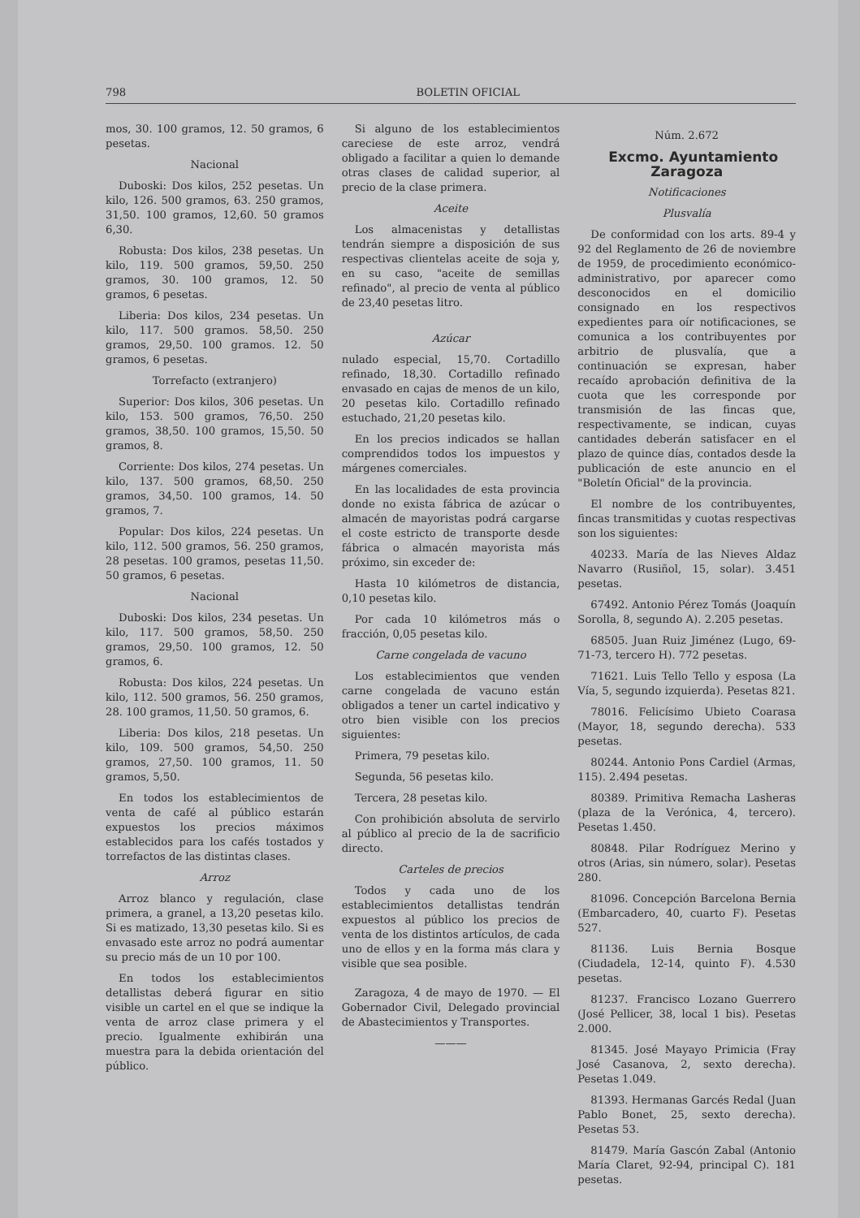798 BOLETIN OFICIAL
mos, 30. 100 gramos, 12. 50 gramos, 6 pesetas.
Nacional
Duboski: Dos kilos, 252 pesetas. Un kilo, 126. 500 gramos, 63. 250 gramos, 31,50. 100 gramos, 12,60. 50 gramos 6,30.
Robusta: Dos kilos, 238 pesetas. Un kilo, 119. 500 gramos, 59,50. 250 gramos, 30. 100 gramos, 12. 50 gramos, 6 pesetas.
Liberia: Dos kilos, 234 pesetas. Un kilo, 117. 500 gramos. 58,50. 250 gramos, 29,50. 100 gramos. 12. 50 gramos, 6 pesetas.
Torrefacto (extranjero)
Superior: Dos kilos, 306 pesetas. Un kilo, 153. 500 gramos, 76,50. 250 gramos, 38,50. 100 gramos, 15,50. 50 gramos, 8.
Corriente: Dos kilos, 274 pesetas. Un kilo, 137. 500 gramos, 68,50. 250 gramos, 34,50. 100 gramos, 14. 50 gramos, 7.
Popular: Dos kilos, 224 pesetas. Un kilo, 112. 500 gramos, 56. 250 gramos, 28 pesetas. 100 gramos, pesetas 11,50. 50 gramos, 6 pesetas.
Nacional
Duboski: Dos kilos, 234 pesetas. Un kilo, 117. 500 gramos, 58,50. 250 gramos, 29,50. 100 gramos, 12. 50 gramos, 6.
Robusta: Dos kilos, 224 pesetas. Un kilo, 112. 500 gramos, 56. 250 gramos, 28. 100 gramos, 11,50. 50 gramos, 6.
Liberia: Dos kilos, 218 pesetas. Un kilo, 109. 500 gramos, 54,50. 250 gramos, 27,50. 100 gramos, 11. 50 gramos, 5,50.
En todos los establecimientos de venta de café al público estarán expuestos los precios máximos establecidos para los cafés tostados y torrefactos de las distintas clases.
Arroz
Arroz blanco y regulación, clase primera, a granel, a 13,20 pesetas kilo. Si es matizado, 13,30 pesetas kilo. Si es envasado este arroz no podrá aumentar su precio más de un 10 por 100.
En todos los establecimientos detallistas deberá figurar en sitio visible un cartel en el que se indique la venta de arroz clase primera y el precio. Igualmente exhibirán una muestra para la debida orientación del público.
Si alguno de los establecimientos careciese de este arroz, vendrá obligado a facilitar a quien lo demande otras clases de calidad superior, al precio de la clase primera.
Aceite
Los almacenistas y detallistas tendrán siempre a disposición de sus respectivas clientelas aceite de soja y, en su caso, "aceite de semillas refinado", al precio de venta al público de 23,40 pesetas litro.
Azúcar
nulado especial, 15,70. Cortadillo refinado, 18,30. Cortadillo refinado envasado en cajas de menos de un kilo, 20 pesetas kilo. Cortadillo refinado estuchado, 21,20 pesetas kilo.
En los precios indicados se hallan comprendidos todos los impuestos y márgenes comerciales.
En las localidades de esta provincia donde no exista fábrica de azúcar o almacén de mayoristas podrá cargarse el coste estricto de transporte desde fábrica o almacén mayorista más próximo, sin exceder de:
Hasta 10 kilómetros de distancia, 0,10 pesetas kilo.
Por cada 10 kilómetros más o fracción, 0,05 pesetas kilo.
Carne congelada de vacuno
Los establecimientos que venden carne congelada de vacuno están obligados a tener un cartel indicativo y otro bien visible con los precios siguientes:
Primera, 79 pesetas kilo.
Segunda, 56 pesetas kilo.
Tercera, 28 pesetas kilo.
Con prohibición absoluta de servirlo al público al precio de la de sacrificio directo.
Carteles de precios
Todos y cada uno de los establecimientos detallistas tendrán expuestos al público los precios de venta de los distintos artículos, de cada uno de ellos y en la forma más clara y visible que sea posible.
Zaragoza, 4 de mayo de 1970. — El Gobernador Civil, Delegado provincial de Abastecimientos y Transportes.
———
Núm. 2.672
Excmo. Ayuntamiento Zaragoza
Notificaciones
Plusvalía
De conformidad con los arts. 89-4 y 92 del Reglamento de 26 de noviembre de 1959, de procedimiento económico-administrativo, por aparecer como desconocidos en el domicilio consignado en los respectivos expedientes para oír notificaciones, se comunica a los contribuyentes por arbitrio de plusvalía, que a continuación se expresan, haber recaído aprobación definitiva de la cuota que les corresponde por transmisión de las fincas que, respectivamente, se indican, cuyas cantidades deberán satisfacer en el plazo de quince días, contados desde la publicación de este anuncio en el "Boletín Oficial" de la provincia.
El nombre de los contribuyentes, fincas transmitidas y cuotas respectivas son los siguientes:
40233. María de las Nieves Aldaz Navarro (Rusiñol, 15, solar). 3.451 pesetas.
67492. Antonio Pérez Tomás (Joaquín Sorolla, 8, segundo A). 2.205 pesetas.
68505. Juan Ruiz Jiménez (Lugo, 69-71-73, tercero H). 772 pesetas.
71621. Luis Tello Tello y esposa (La Vía, 5, segundo izquierda). Pesetas 821.
78016. Felicísimo Ubieto Coarasa (Mayor, 18, segundo derecha). 533 pesetas.
80244. Antonio Pons Cardiel (Armas, 115). 2.494 pesetas.
80389. Primitiva Remacha Lasheras (plaza de la Verónica, 4, tercero). Pesetas 1.450.
80848. Pilar Rodríguez Merino y otros (Arias, sin número, solar). Pesetas 280.
81096. Concepción Barcelona Bernia (Embarcadero, 40, cuarto F). Pesetas 527.
81136. Luis Bernia Bosque (Ciudadela, 12-14, quinto F). 4.530 pesetas.
81237. Francisco Lozano Guerrero (José Pellicer, 38, local 1 bis). Pesetas 2.000.
81345. José Mayayo Primicia (Fray José Casanova, 2, sexto derecha). Pesetas 1.049.
81393. Hermanas Garcés Redal (Juan Pablo Bonet, 25, sexto derecha). Pesetas 53.
81479. María Gascón Zabal (Antonio María Claret, 92-94, principal C). 181 pesetas.